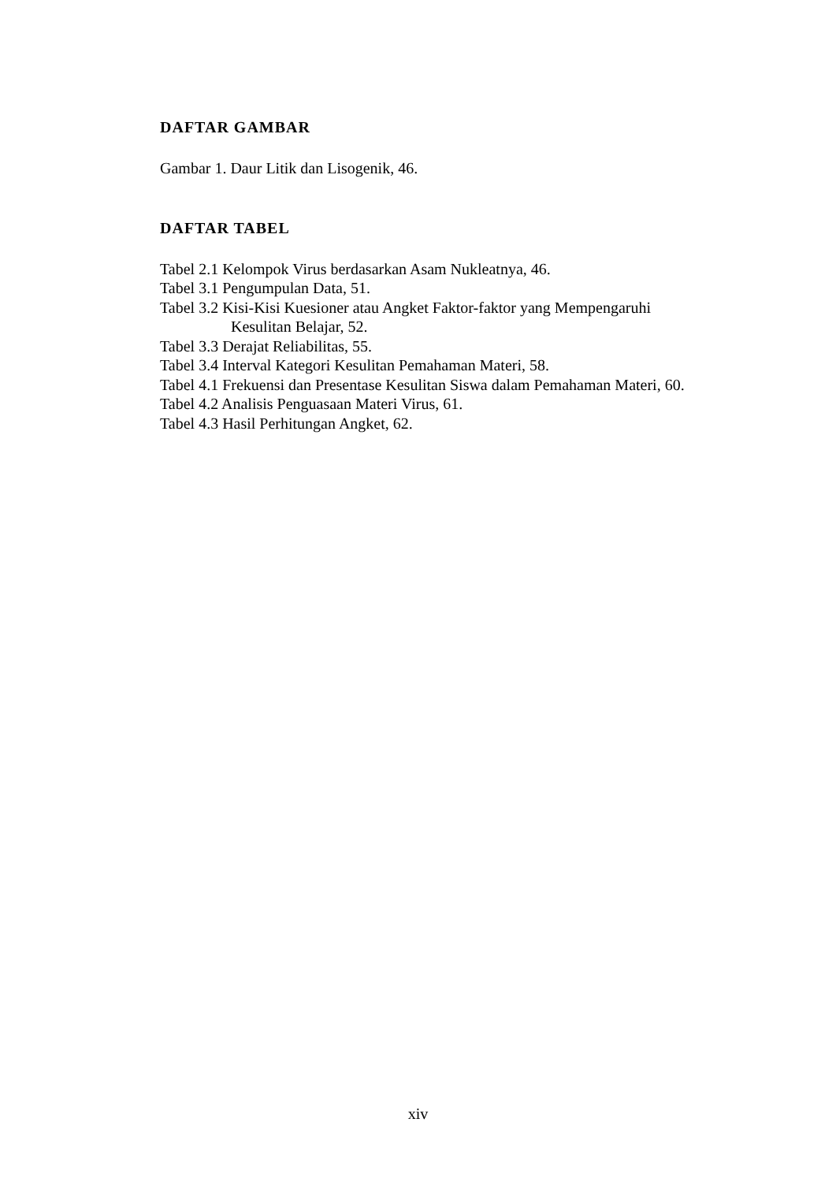DAFTAR GAMBAR
Gambar 1. Daur Litik dan Lisogenik, 46.
DAFTAR TABEL
Tabel 2.1 Kelompok Virus berdasarkan Asam Nukleatnya, 46.
Tabel 3.1 Pengumpulan Data, 51.
Tabel 3.2 Kisi-Kisi Kuesioner atau Angket Faktor-faktor yang Mempengaruhi Kesulitan Belajar, 52.
Tabel 3.3 Derajat Reliabilitas, 55.
Tabel 3.4 Interval Kategori Kesulitan Pemahaman Materi, 58.
Tabel 4.1 Frekuensi dan Presentase Kesulitan Siswa dalam Pemahaman Materi, 60.
Tabel 4.2 Analisis Penguasaan Materi Virus, 61.
Tabel 4.3 Hasil Perhitungan Angket, 62.
xiv